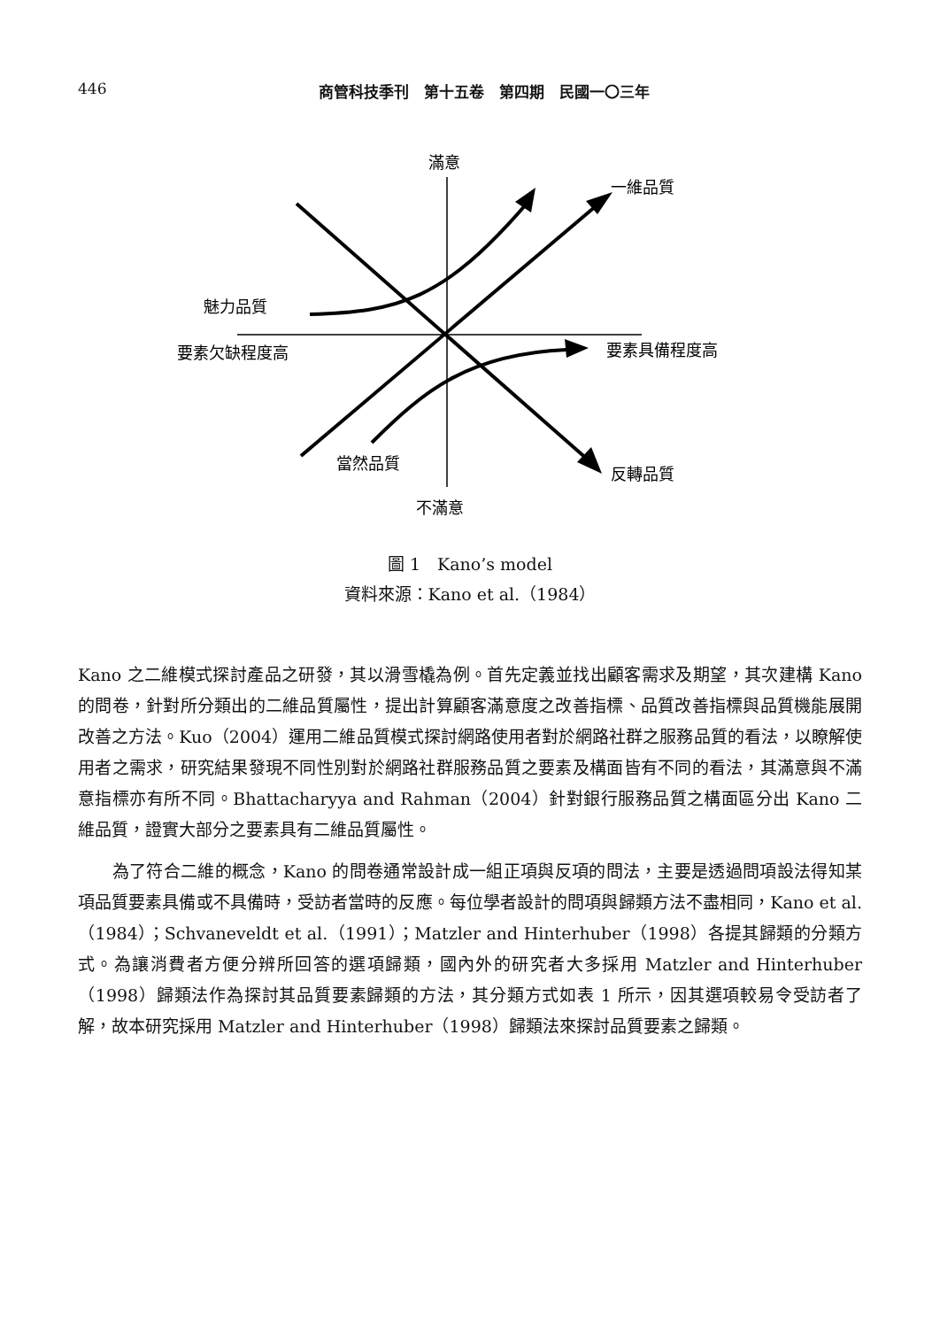446
商管科技季刊　第十五卷　第四期　民國一〇三年
滿意
一維品質
魅力品質
要素欠缺程度高
要素具備程度高
當然品質
反轉品質
不滿意
圖 1　Kano’s model
資料來源：Kano et al.（1984）
Kano 之二維模式探討產品之研發，其以滑雪橇為例。首先定義並找出顧客需求及期望，其次建構 Kano 的問卷，針對所分類出的二維品質屬性，提出計算顧客滿意度之改善指標、品質改善指標與品質機能展開改善之方法。Kuo（2004）運用二維品質模式探討網路使用者對於網路社群之服務品質的看法，以瞭解使用者之需求，研究結果發現不同性別對於網路社群服務品質之要素及構面皆有不同的看法，其滿意與不滿意指標亦有所不同。Bhattacharyya and Rahman（2004）針對銀行服務品質之構面區分出 Kano 二維品質，證實大部分之要素具有二維品質屬性。
　　為了符合二維的概念，Kano 的問卷通常設計成一組正項與反項的問法，主要是透過問項設法得知某項品質要素具備或不具備時，受訪者當時的反應。每位學者設計的問項與歸類方法不盡相同，Kano et al.（1984）；Schvaneveldt et al.（1991）；Matzler and Hinterhuber（1998）各提其歸類的分類方式。為讓消費者方便分辨所回答的選項歸類，國內外的研究者大多採用 Matzler and Hinterhuber（1998）歸類法作為探討其品質要素歸類的方法，其分類方式如表 1 所示，因其選項較易令受訪者了解，故本研究採用 Matzler and Hinterhuber（1998）歸類法來探討品質要素之歸類。